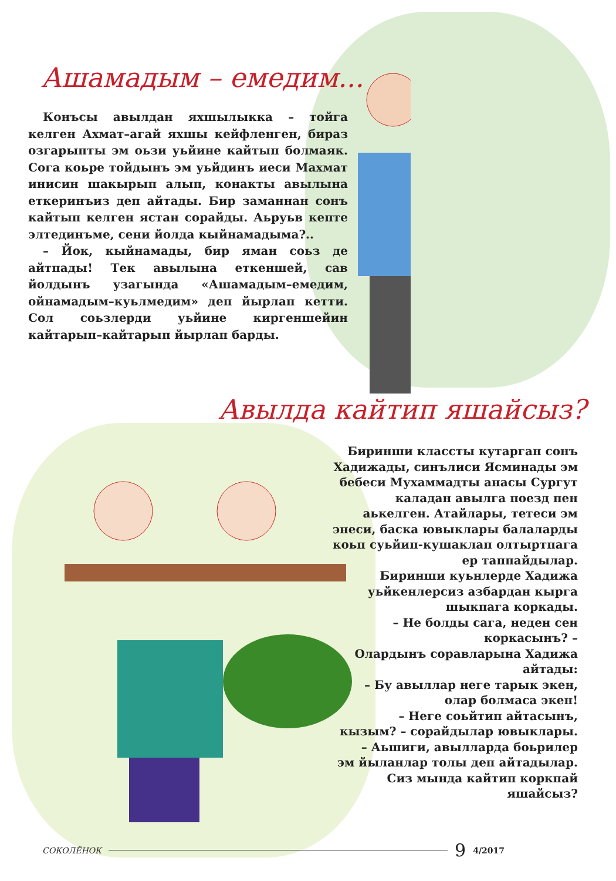Ашамадым – емедим...
Конъсы авылдан яхшылыкка – тойга келген Ахмат–агай яхшы кейфленген, бираз озгарыпты эм оьзи уьйине кайтып болмаяк. Сога коьре тойдынъ эм уьйдинъ иеси Махмат инисин шакырып алып, конакты авылына еткеринъиз деп айтады. Бир заманнан сонъ кайтып келген ястан сорайды. Аьруьв кепте элтединъме, сени йолда кыйнамадыма?..
– Йок, кыйнамады, бир яман соьз де айтпады! Тек авылына еткеншей, сав йолдынъ узагында «Ашамадым–емедим, ойнамадым–куьлмедим» деп йырлап кетти. Сол соьзлерди уьйине киргеншейин кайтарып–кайтарып йырлап барды.
Авылда кайтип яшайсыз?
Биринши классты кутарган сонъ Хадижады, синълиси Ясминады эм бебеси Мухаммадты анасы Сургут каладан авылга поезд пен аькелген. Атайлары, тетеси эм энеси, баска ювыклары балаларды коьп суьйип-кушаклап олтыртпага ер таппайдылар.
Биринши куьнлерде Хадижа уьйкенлерсиз азбардан кырга шыкпага коркады.
– Не болды сага, неден сен коркасынъ? –
Олардынъ соравларына Хадижа айтады:
– Бу авыллар неге тарык экен, олар болмаса экен!
– Неге соьйтип айтасынъ, кызым? – сорайдылар ювыклары.
– Аьшиги, авылларда боьрилер эм йыланлар толы деп айтадылар.
Сиз мында кайтип коркпай яшайсыз?
СОКОЛЁНОК 9 4/2017